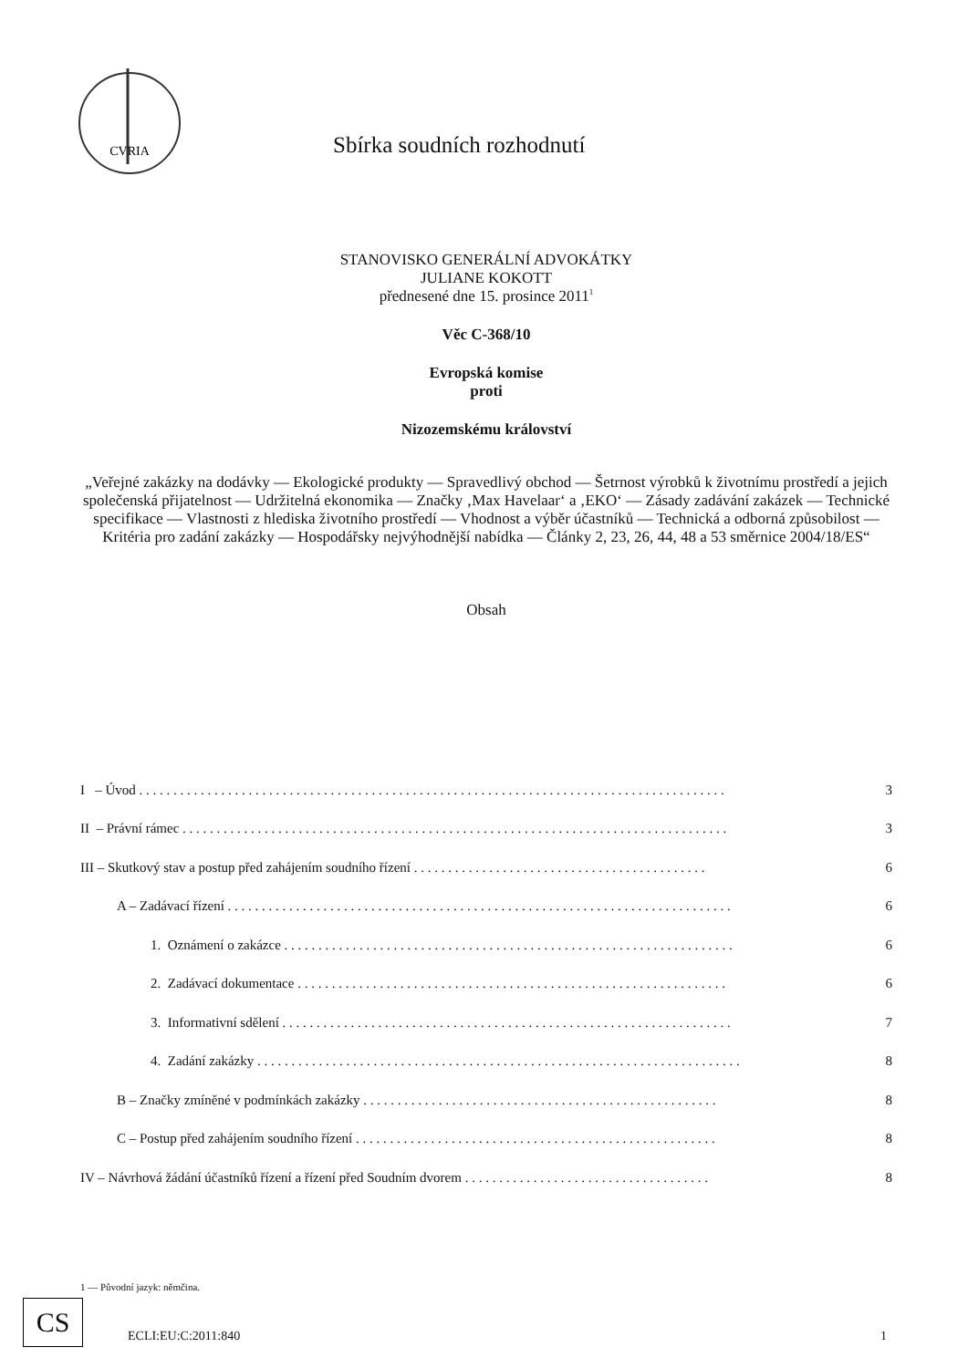CVRIA
Sbírka soudních rozhodnutí
STANOVISKO GENERÁLNÍ ADVOKÁTKY
JULIANE KOKOTT
přednesené dne 15. prosince 2011<sup>1</sup>
Věc C-368/10
Evropská komise
proti
Nizozemskému království
„Veřejné zakázky na dodávky — Ekologické produkty — Spravedlivý obchod — Šetrnost výrobků k životnímu prostředí a jejich společenská přijatelnost — Udržitelná ekonomika — Značky ‚Max Havelaar‘ a ‚EKO‘ — Zásady zadávání zakázek — Technické specifikace — Vlastnosti z hlediska životního prostředí — Vhodnost a výběr účastníků — Technická a odborná způsobilost — Kritéria pro zadání zakázky — Hospodářsky nejvýhodnější nabídka — Články 2, 23, 26, 44, 48 a 53 směrnice 2004/18/ES“
Obsah
I – Úvod . . . . . . . . . . . . . . . . . . . . . . . . . . . . . . . . . . . . . . . . . . . . . . . . . . . . . . . . . . . . . . . . . . . . . . . . . . . . . . . . . . . . . . 3
II – Právní rámec . . . . . . . . . . . . . . . . . . . . . . . . . . . . . . . . . . . . . . . . . . . . . . . . . . . . . . . . . . . . . . . . . . . . . . . . . . . . . . . . 3
III – Skutkový stav a postup před zahájením soudního řízení . . . . . . . . . . . . . . . . . . . . . . . . . . . . . . . . . . . . . . . . . . . 6
A – Zadávací řízení . . . . . . . . . . . . . . . . . . . . . . . . . . . . . . . . . . . . . . . . . . . . . . . . . . . . . . . . . . . . . . . . . . . . . . . . . . 6
1. Oznámení o zakázce . . . . . . . . . . . . . . . . . . . . . . . . . . . . . . . . . . . . . . . . . . . . . . . . . . . . . . . . . . . . . . . . . . 6
2. Zadávací dokumentace . . . . . . . . . . . . . . . . . . . . . . . . . . . . . . . . . . . . . . . . . . . . . . . . . . . . . . . . . . . . . . . 6
3. Informativní sdělení . . . . . . . . . . . . . . . . . . . . . . . . . . . . . . . . . . . . . . . . . . . . . . . . . . . . . . . . . . . . . . . . . . 7
4. Zadání zakázky . . . . . . . . . . . . . . . . . . . . . . . . . . . . . . . . . . . . . . . . . . . . . . . . . . . . . . . . . . . . . . . . . . . . . . . 8
B – Značky zmíněné v podmínkách zakázky . . . . . . . . . . . . . . . . . . . . . . . . . . . . . . . . . . . . . . . . . . . . . . . . . . . . 8
C – Postup před zahájením soudního řízení . . . . . . . . . . . . . . . . . . . . . . . . . . . . . . . . . . . . . . . . . . . . . . . . . . . . . 8
IV – Návrhová žádání účastníků řízení a řízení před Soudním dvorem . . . . . . . . . . . . . . . . . . . . . . . . . . . . . . . . . . . . 8
1 — Původní jazyk: němčina.
CS
ECLI:EU:C:2011:840 1